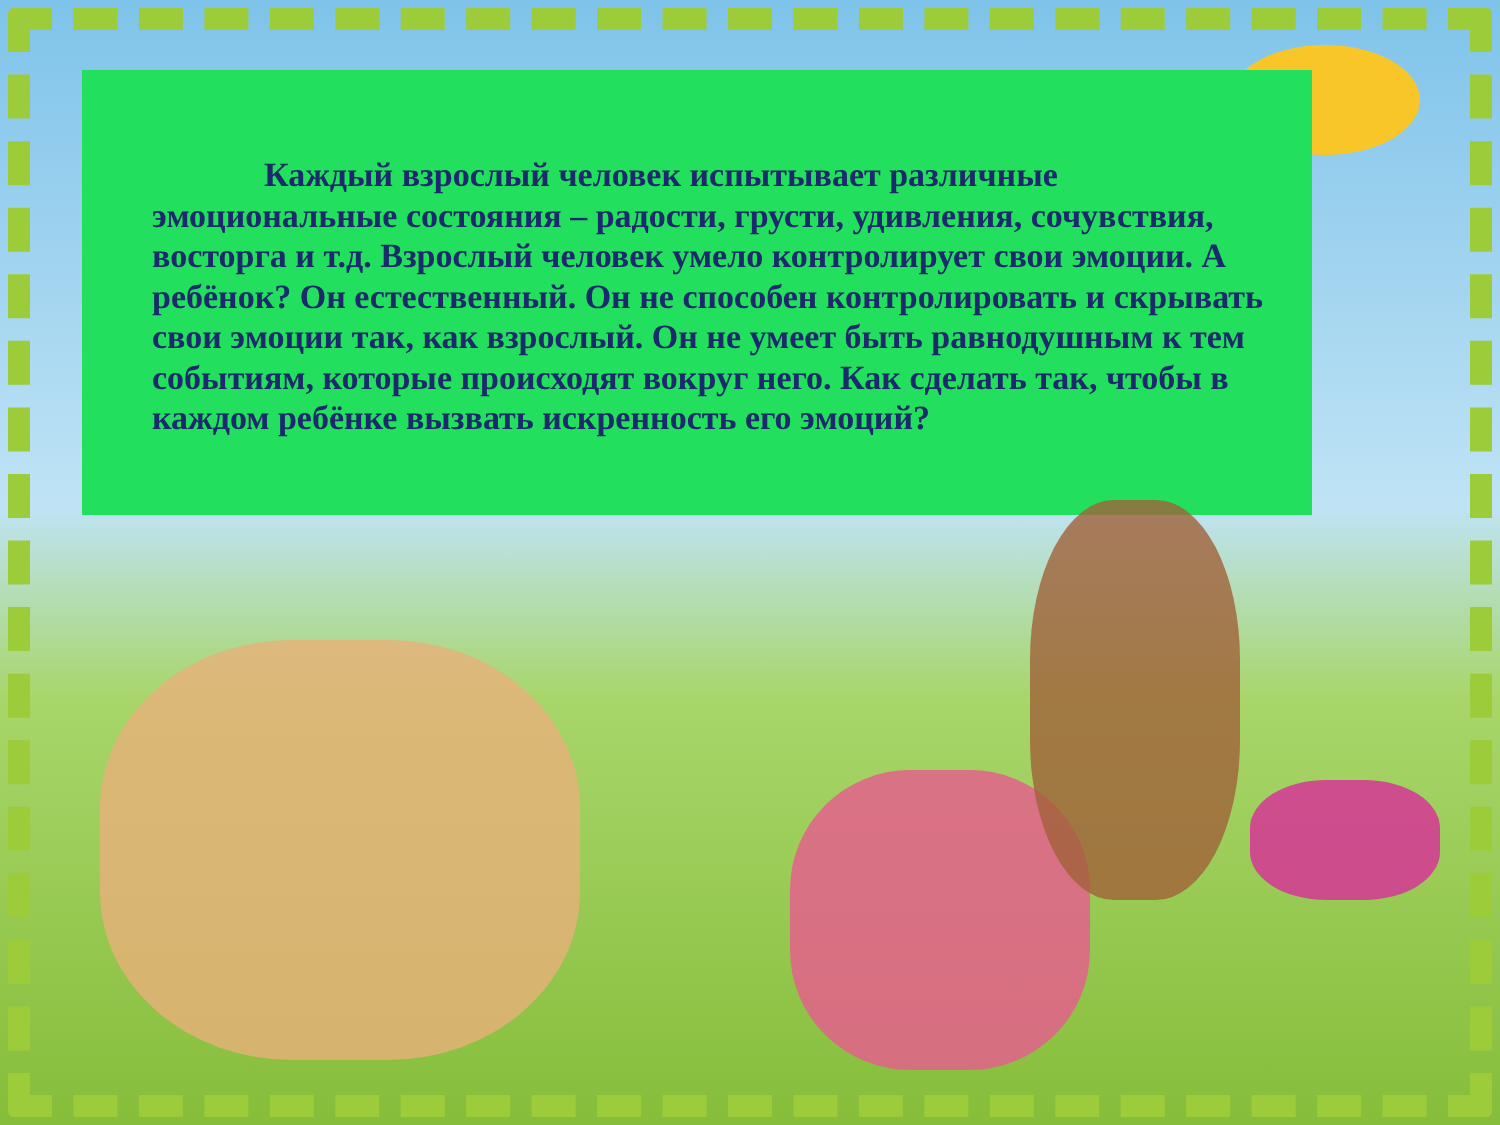Каждый взрослый человек испытывает различные эмоциональные состояния – радости, грусти, удивления, сочувствия, восторга и т.д. Взрослый человек умело контролирует свои эмоции. А ребёнок? Он естественный. Он не способен контролировать и скрывать свои эмоции так, как взрослый. Он не умеет быть равнодушным к тем событиям, которые происходят вокруг него. Как сделать так, чтобы в каждом ребёнке вызвать искренность его эмоций?